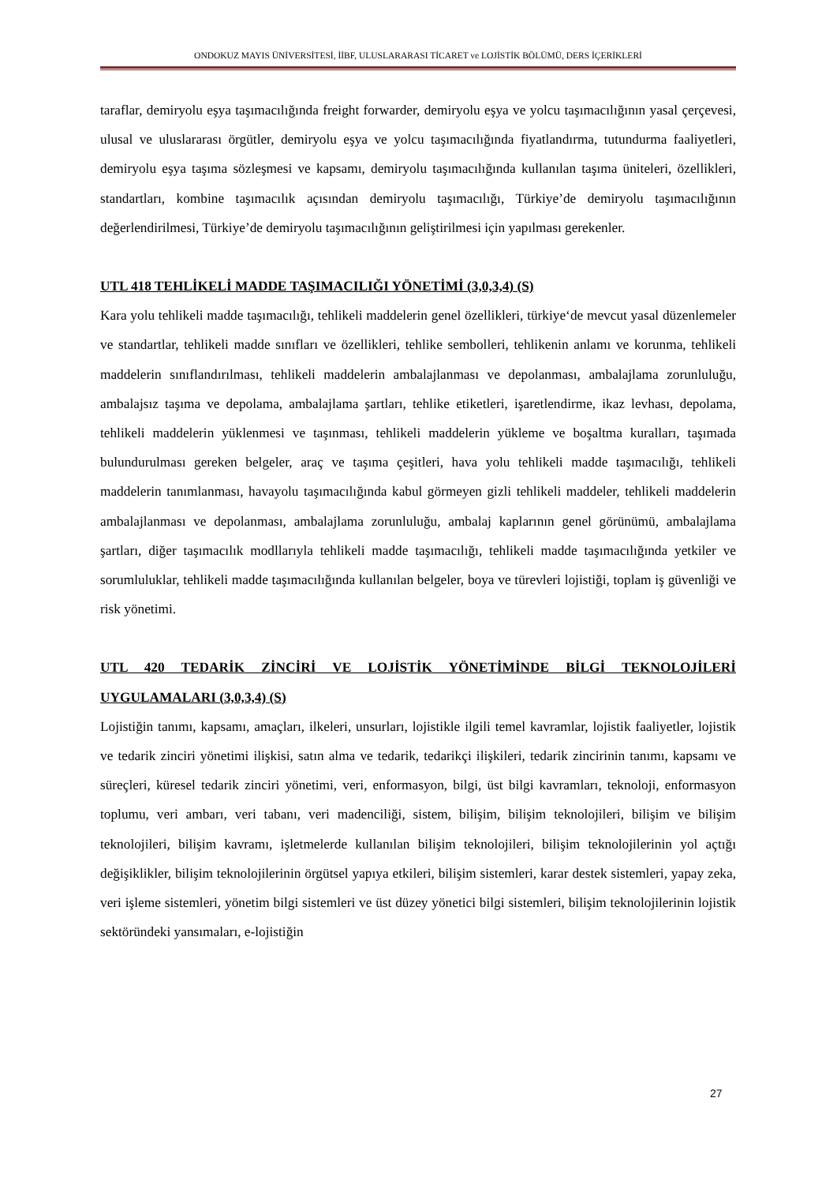ONDOKUZ MAYIS ÜNİVERSİTESİ, İİBF, ULUSLARARASI TİCARET ve LOJİSTİK BÖLÜMÜ, DERS İÇERİKLERİ
taraflar, demiryolu eşya taşımacılığında freight forwarder, demiryolu eşya ve yolcu taşımacılığının yasal çerçevesi, ulusal ve uluslararası örgütler, demiryolu eşya ve yolcu taşımacılığında fiyatlandırma, tutundurma faaliyetleri, demiryolu eşya taşıma sözleşmesi ve kapsamı, demiryolu taşımacılığında kullanılan taşıma üniteleri, özellikleri, standartları, kombine taşımacılık açısından demiryolu taşımacılığı, Türkiye’de demiryolu taşımacılığının değerlendirilmesi, Türkiye’de demiryolu taşımacılığının geliştirilmesi için yapılması gerekenler.
UTL 418 TEHLİKELİ MADDE TAŞIMACILIĞI YÖNETİMİ (3,0,3,4) (S)
Kara yolu tehlikeli madde taşımacılığı, tehlikeli maddelerin genel özellikleri, türkiye‘de mevcut yasal düzenlemeler ve standartlar, tehlikeli madde sınıfları ve özellikleri, tehlike sembolleri, tehlikenin anlamı ve korunma, tehlikeli maddelerin sınıflandırılması, tehlikeli maddelerin ambalajlanması ve depolanması, ambalajlama zorunluluğu, ambalajsız taşıma ve depolama, ambalajlama şartları, tehlike etiketleri, işaretlendirme, ikaz levhası, depolama, tehlikeli maddelerin yüklenmesi ve taşınması, tehlikeli maddelerin yükleme ve boşaltma kuralları, taşımada bulundurulması gereken belgeler, araç ve taşıma çeşitleri, hava yolu tehlikeli madde taşımacılığı, tehlikeli maddelerin tanımlanması, havayolu taşımacılığında kabul görmeyen gizli tehlikeli maddeler, tehlikeli maddelerin ambalajlanması ve depolanması, ambalajlama zorunluluğu, ambalaj kaplarının genel görünümü, ambalajlama şartları, diğer taşımacılık modllarıyla tehlikeli madde taşımacılığı, tehlikeli madde taşımacılığında yetkiler ve sorumluluklar, tehlikeli madde taşımacılığında kullanılan belgeler, boya ve türevleri lojistiği, toplam iş güvenliği ve risk yönetimi.
UTL 420 TEDARİK ZİNCİRİ VE LOJİSTİK YÖNETİMİNDE BİLGİ TEKNOLOJİLERİ UYGULAMALARI (3,0,3,4) (S)
Lojistiğin tanımı, kapsamı, amaçları, ilkeleri, unsurları, lojistikle ilgili temel kavramlar, lojistik faaliyetler, lojistik ve tedarik zinciri yönetimi ilişkisi, satın alma ve tedarik, tedarikçi ilişkileri, tedarik zincirinin tanımı, kapsamı ve süreçleri, küresel tedarik zinciri yönetimi, veri, enformasyon, bilgi, üst bilgi kavramları, teknoloji, enformasyon toplumu, veri ambarı, veri tabanı, veri madenciliği, sistem, bilişim, bilişim teknolojileri, bilişim ve bilişim teknolojileri, bilişim kavramı, işletmelerde kullanılan bilişim teknolojileri, bilişim teknolojilerinin yol açtığı değişiklikler, bilişim teknolojilerinin örgütsel yapıya etkileri, bilişim sistemleri, karar destek sistemleri, yapay zeka, veri işleme sistemleri, yönetim bilgi sistemleri ve üst düzey yönetici bilgi sistemleri, bilişim teknolojilerinin lojistik sektöründeki yansımaları, e-lojistiğin
27